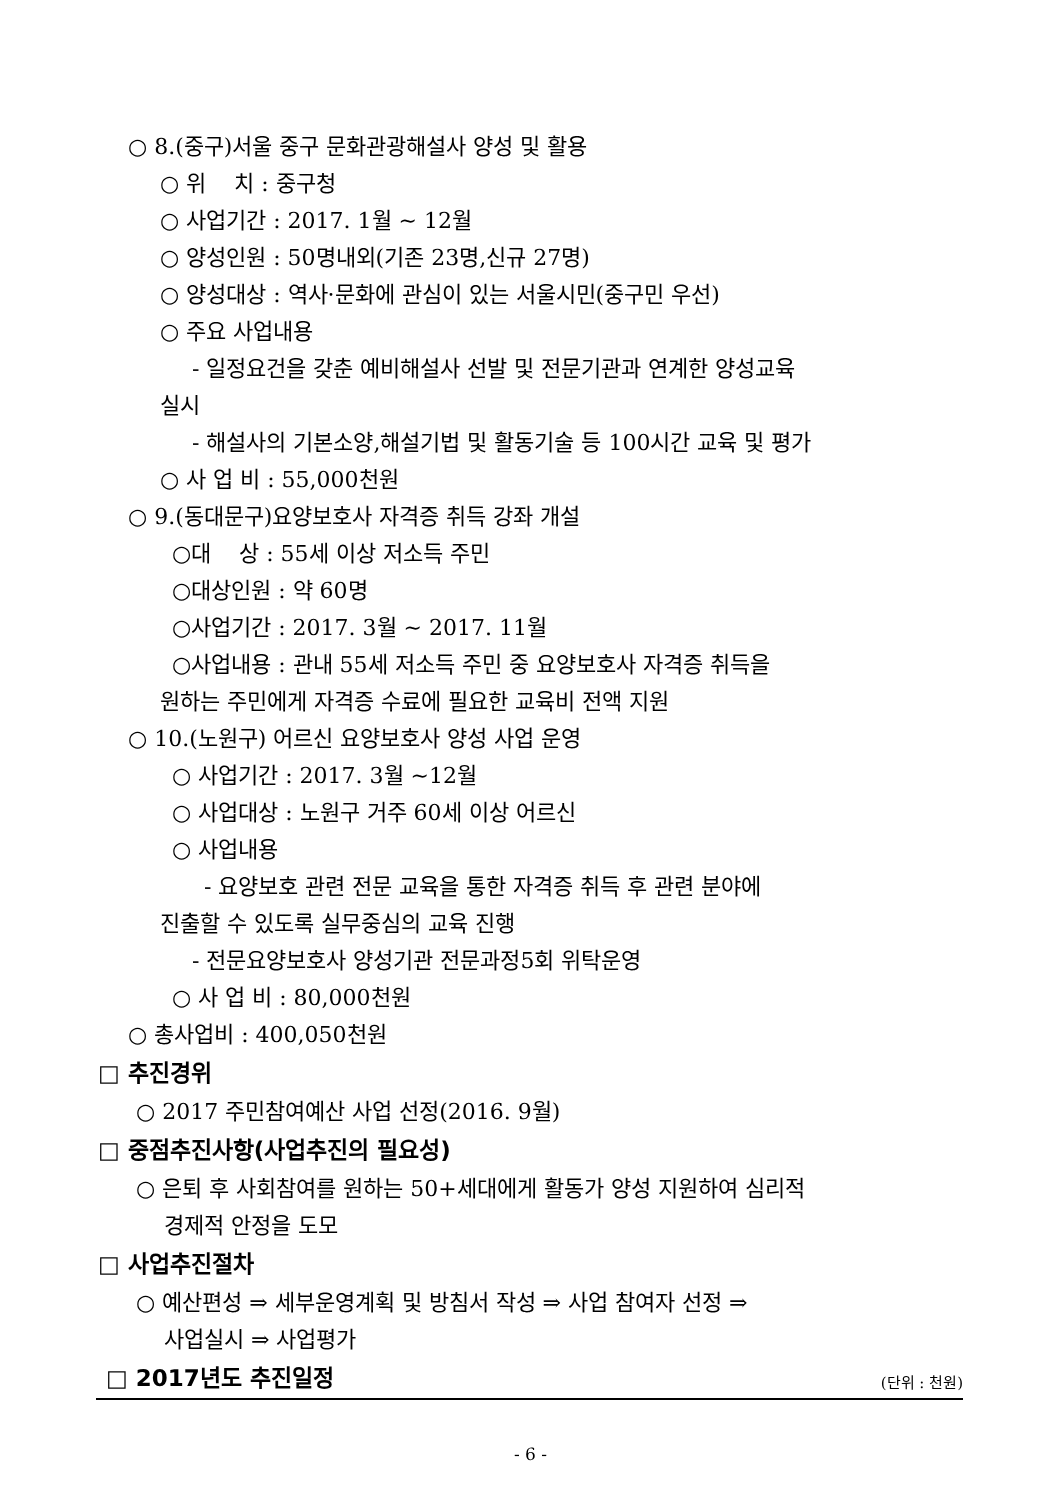○ 8.(중구)서울 중구 문화관광해설사 양성 및 활용
○ 위 치 : 중구청
○ 사업기간 : 2017. 1월 ~ 12월
○ 양성인원 : 50명내외(기존 23명,신규 27명)
○ 양성대상 : 역사·문화에 관심이 있는 서울시민(중구민 우선)
○ 주요 사업내용
- 일정요건을 갖춘 예비해설사 선발 및 전문기관과 연계한 양성교육
실시
- 해설사의 기본소양,해설기법 및 활동기술 등 100시간 교육 및 평가
○ 사 업 비 : 55,000천원
○ 9.(동대문구)요양보호사 자격증 취득 강좌 개설
○대 상 : 55세 이상 저소득 주민
○대상인원 : 약 60명
○사업기간 : 2017. 3월 ~ 2017. 11월
○사업내용 : 관내 55세 저소득 주민 중 요양보호사 자격증 취득을
원하는 주민에게 자격증 수료에 필요한 교육비 전액 지원
○ 10.(노원구) 어르신 요양보호사 양성 사업 운영
○ 사업기간 : 2017. 3월 ~12월
○ 사업대상 : 노원구 거주 60세 이상 어르신
○ 사업내용
- 요양보호 관련 전문 교육을 통한 자격증 취득 후 관련 분야에
진출할 수 있도록 실무중심의 교육 진행
- 전문요양보호사 양성기관 전문과정5회 위탁운영
○ 사 업 비 : 80,000천원
○ 총사업비 : 400,050천원
□ 추진경위
○ 2017 주민참여예산 사업 선정(2016. 9월)
□ 중점추진사항(사업추진의 필요성)
○ 은퇴 후 사회참여를 원하는 50+세대에게 활동가 양성 지원하여 심리적
경제적 안정을 도모
□ 사업추진절차
○ 예산편성 ⇒ 세부운영계획 및 방침서 작성 ⇒ 사업 참여자 선정 ⇒
사업실시 ⇒ 사업평가
□ 2017년도 추진일정
(단위 : 천원)
- 6 -